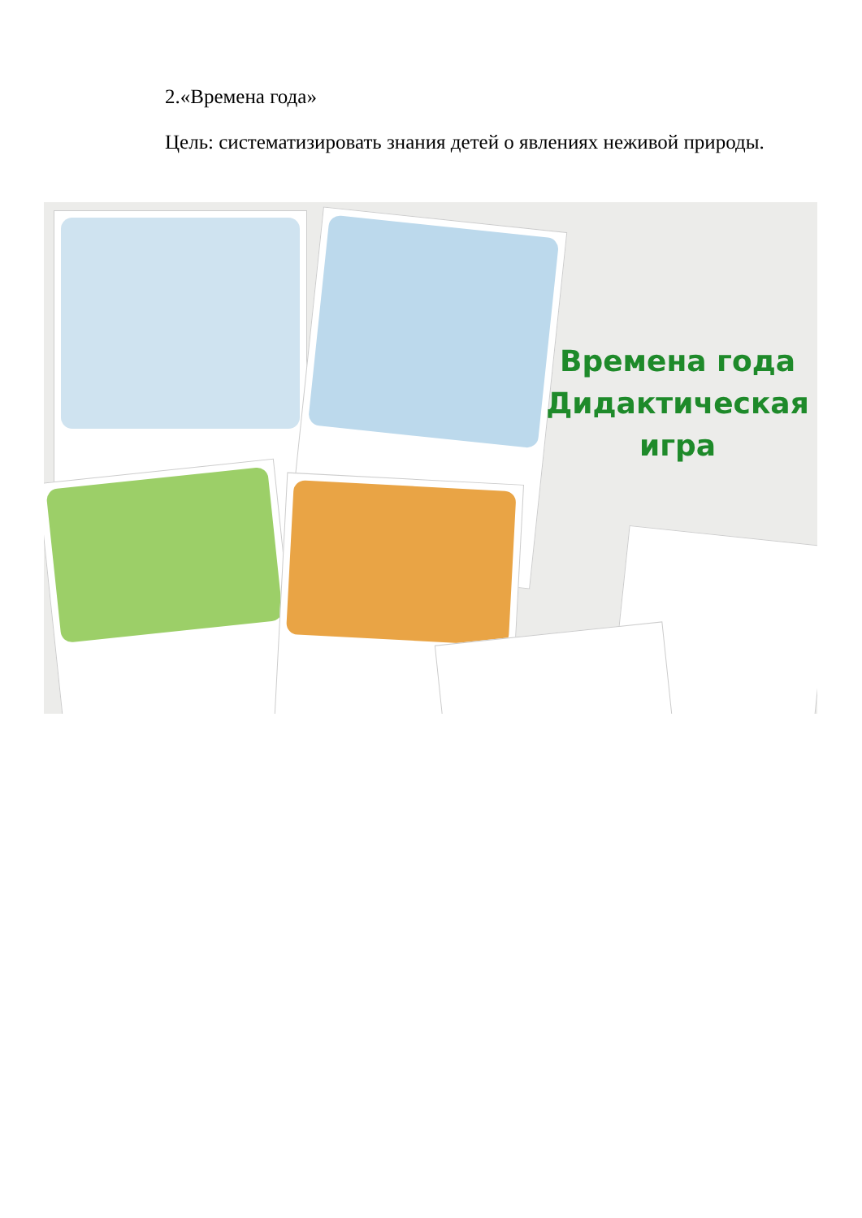2.«Времена года»
Цель: систематизировать знания детей о явлениях неживой природы.
Времена года
Дидактическая
игра